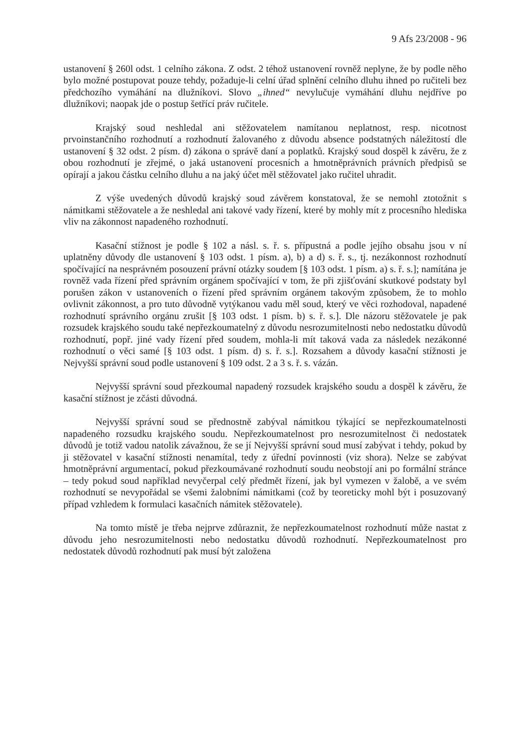9 Afs 23/2008 - 96
ustanovení § 260l odst. 1 celního zákona. Z odst. 2 téhož ustanovení rovněž neplyne, že by podle něho bylo možné postupovat pouze tehdy, požaduje-li celní úřad splnění celního dluhu ihned po ručiteli bez předchozího vymáhání na dlužníkovi. Slovo „ihned“ nevylučuje vymáhání dluhu nejdříve po dlužníkovi; naopak jde o postup šetřící práv ručitele.
Krajský soud neshledal ani stěžovatelem namítanou neplatnost, resp. nicotnost prvoinstančního rozhodnutí a rozhodnutí žalovaného z důvodu absence podstatných náležitostí dle ustanovení § 32 odst. 2 písm. d) zákona o správě daní a poplatků. Krajský soud dospěl k závěru, že z obou rozhodnutí je zřejmé, o jaká ustanovení procesních a hmotněprávních právních předpisů se opírají a jakou částku celního dluhu a na jaký účet měl stěžovatel jako ručitel uhradit.
Z výše uvedených důvodů krajský soud závěrem konstatoval, že se nemohl ztotožnit s námitkami stěžovatele a že neshledal ani takové vady řízení, které by mohly mít z procesního hlediska vliv na zákonnost napadeného rozhodnutí.
Kasační stížnost je podle § 102 a násl. s. ř. s. přípustná a podle jejího obsahu jsou v ní uplatněny důvody dle ustanovení § 103 odst. 1 písm. a), b) a d) s. ř. s., tj. nezákonnost rozhodnutí spočívající na nesprávném posouzení právní otázky soudem [§ 103 odst. 1 písm. a) s. ř. s.]; namítána je rovněž vada řízení před správním orgánem spočívající v tom, že při zjišťování skutkové podstaty byl porušen zákon v ustanoveních o řízení před správním orgánem takovým způsobem, že to mohlo ovlivnit zákonnost, a pro tuto důvodně vytýkanou vadu měl soud, který ve věci rozhodoval, napadené rozhodnutí správního orgánu zrušit [§ 103 odst. 1 písm. b) s. ř. s.]. Dle názoru stěžovatele je pak rozsudek krajského soudu také nepřezkoumatelný z důvodu nesrozumitelnosti nebo nedostatku důvodů rozhodnutí, popř. jiné vady řízení před soudem, mohla-li mít taková vada za následek nezákonné rozhodnutí o věci samé [§ 103 odst. 1 písm. d) s. ř. s.]. Rozsahem a důvody kasační stížnosti je Nejvyšší správní soud podle ustanovení § 109 odst. 2 a 3 s. ř. s. vázán.
Nejvyšší správní soud přezkoumal napadený rozsudek krajského soudu a dospěl k závěru, že kasační stížnost je zčásti důvodná.
Nejvyšší správní soud se přednostně zabýval námitkou týkající se nepřezkoumatelnosti napadeného rozsudku krajského soudu. Nepřezkoumatelnost pro nesrozumitelnost či nedostatek důvodů je totiž vadou natolik závažnou, že se jí Nejvyšší správní soud musí zabývat i tehdy, pokud by ji stěžovatel v kasační stížnosti nenamítal, tedy z úřední povinnosti (viz shora). Nelze se zabývat hmotněprávní argumentací, pokud přezkoumávané rozhodnutí soudu neobstojí ani po formální stránce – tedy pokud soud například nevyčerpal celý předmět řízení, jak byl vymezen v žalobě, a ve svém rozhodnutí se nevypořádal se všemi žalobními námitkami (což by teoreticky mohl být i posuzovaný případ vzhledem k formulaci kasačních námitek stěžovatele).
Na tomto místě je třeba nejprve zdůraznit, že nepřezkoumatelnost rozhodnutí může nastat z důvodu jeho nesrozumitelnosti nebo nedostatku důvodů rozhodnutí. Nepřezkoumatelnost pro nedostatek důvodů rozhodnutí pak musí být založena